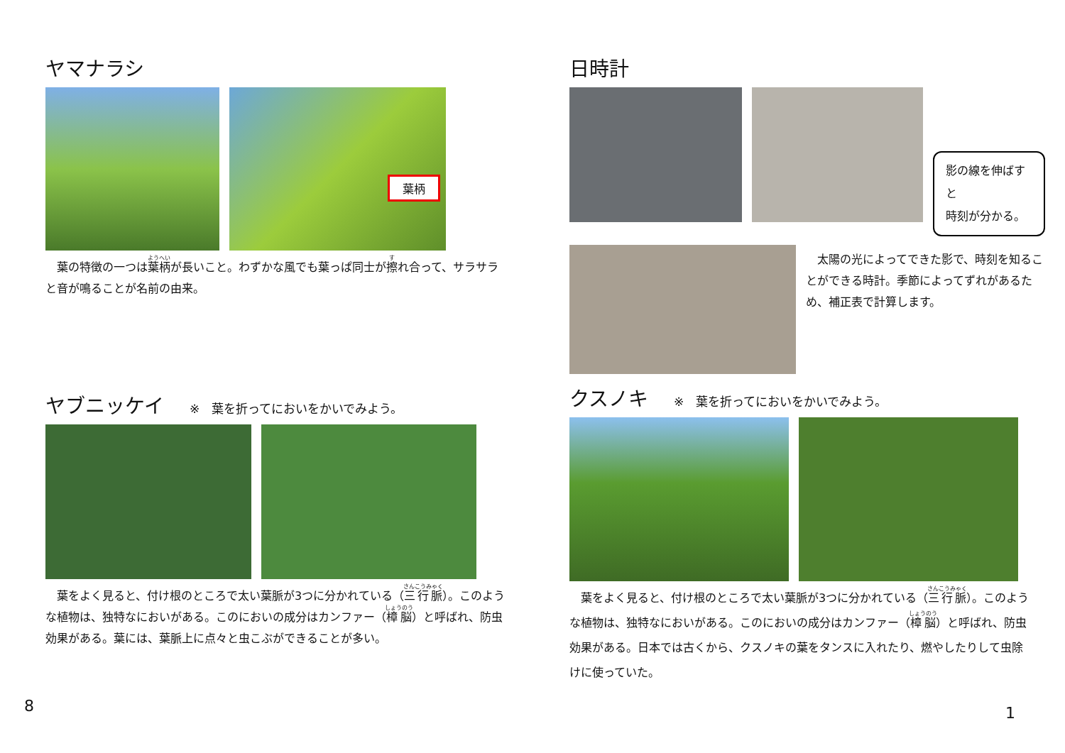ヤマナラシ
葉柄
　葉の特徴の一つは葉柄が長いこと。わずかな風でも葉っぱ同士が擦れ合って、サラサラと音が鳴ることが名前の由来。
ヤブニッケイ ※　葉を折ってにおいをかいでみよう。
　葉をよく見ると、付け根のところで太い葉脈が3つに分かれている（三行脈）。このような植物は、独特なにおいがある。このにおいの成分はカンファー（樟脳）と呼ばれ、防虫効果がある。葉には、葉脈上に点々と虫こぶができることが多い。
8
日時計
影の線を伸ばすと
時刻が分かる。
　太陽の光によってできた影で、時刻を知ることができる時計。季節によってずれがあるため、補正表で計算します。
クスノキ ※　葉を折ってにおいをかいでみよう。
　葉をよく見ると、付け根のところで太い葉脈が3つに分かれている（三行脈）。このような植物は、独特なにおいがある。このにおいの成分はカンファー（樟脳）と呼ばれ、防虫効果がある。日本では古くから、クスノキの葉をタンスに入れたり、燃やしたりして虫除けに使っていた。
1